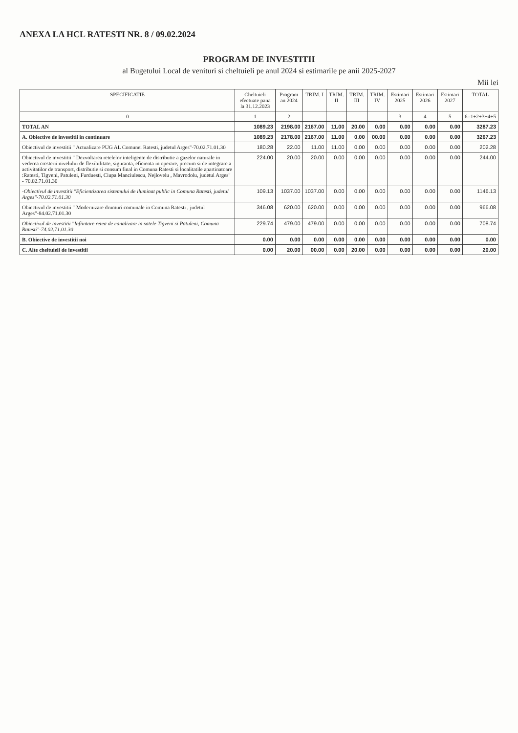ANEXA LA HCL RATESTI NR. 8 / 09.02.2024
PROGRAM DE INVESTITII
al Bugetului Local de venituri si cheltuieli pe anul 2024 si estimarile pe anii 2025-2027
Mii lei
| SPECIFICATIE | Cheltuieli efectuate pana la 31.12.2023 | Program an 2024 | TRIM. I | TRIM. II | TRIM. III | TRIM. IV | Estimari 2025 | Estimari 2026 | Estimari 2027 | TOTAL |
| --- | --- | --- | --- | --- | --- | --- | --- | --- | --- | --- |
| 0 | 1 | 2 | | | | | 3 | 4 | 5 | 6=1+2+3+4+5 |
| TOTAL AN | 1089.23 | 2198.00 | 2167.00 | 11.00 | 20.00 | 0.00 | 0.00 | 0.00 | 0.00 | 3287.23 |
| A. Obiective de investitii in continuare | 1089.23 | 2178.00 | 2167.00 | 11.00 | 0.00 | 00.00 | 0.00 | 0.00 | 0.00 | 3267.23 |
| Obiectivul de investitii " Actualizare PUG AL Comunei Ratesti, judetul Arges"-70.02.71.01.30 | 180.28 | 22.00 | 11.00 | 11.00 | 0.00 | 0.00 | 0.00 | 0.00 | 0.00 | 202.28 |
| Obiectivul de investitii " Dezvoltarea retelelor inteligente de distributie a gazelor naturale in vederea cresterii nivelului de flexibilitate, siguranta, eficienta in operare, precum si de integrare a activitatilor de transport, distributie si consum final in Comuna Ratesti si localitatile apartinatoare :Ratesti, Tigveni, Patuleni, Furduesti, Ciupa Manciulescu, Nejlovelu , Mavrodolu, judetul Arges" - 70.02.71.01.30 | 224.00 | 20.00 | 20.00 | 0.00 | 0.00 | 0.00 | 0.00 | 0.00 | 0.00 | 244.00 |
| -Obiectivul de investitii "Eficientizarea sistemului de iluminat public in Comuna Ratesti, judetul Arges"-70.02.71.01.30 | 109.13 | 1037.00 | 1037.00 | 0.00 | 0.00 | 0.00 | 0.00 | 0.00 | 0.00 | 1146.13 |
| Obiectivul de investitii " Modernizare drumuri comunale in Comuna Ratesti , judetul Arges"-84.02.71.01.30 | 346.08 | 620.00 | 620.00 | 0.00 | 0.00 | 0.00 | 0.00 | 0.00 | 0.00 | 966.08 |
| Obiectivul de investitii "Infiintare retea de canalizare in satele Tigveni si Patuleni, Comuna Ratesti"-74.02.71.01.30 | 229.74 | 479.00 | 479.00 | 0.00 | 0.00 | 0.00 | 0.00 | 0.00 | 0.00 | 708.74 |
| B. Obiective de investitii noi | 0.00 | 0.00 | 0.00 | 0.00 | 0.00 | 0.00 | 0.00 | 0.00 | 0.00 | 0.00 |
| C. Alte cheltuieli de investitii | 0.00 | 20.00 | 00.00 | 0.00 | 20.00 | 0.00 | 0.00 | 0.00 | 0.00 | 20.00 |